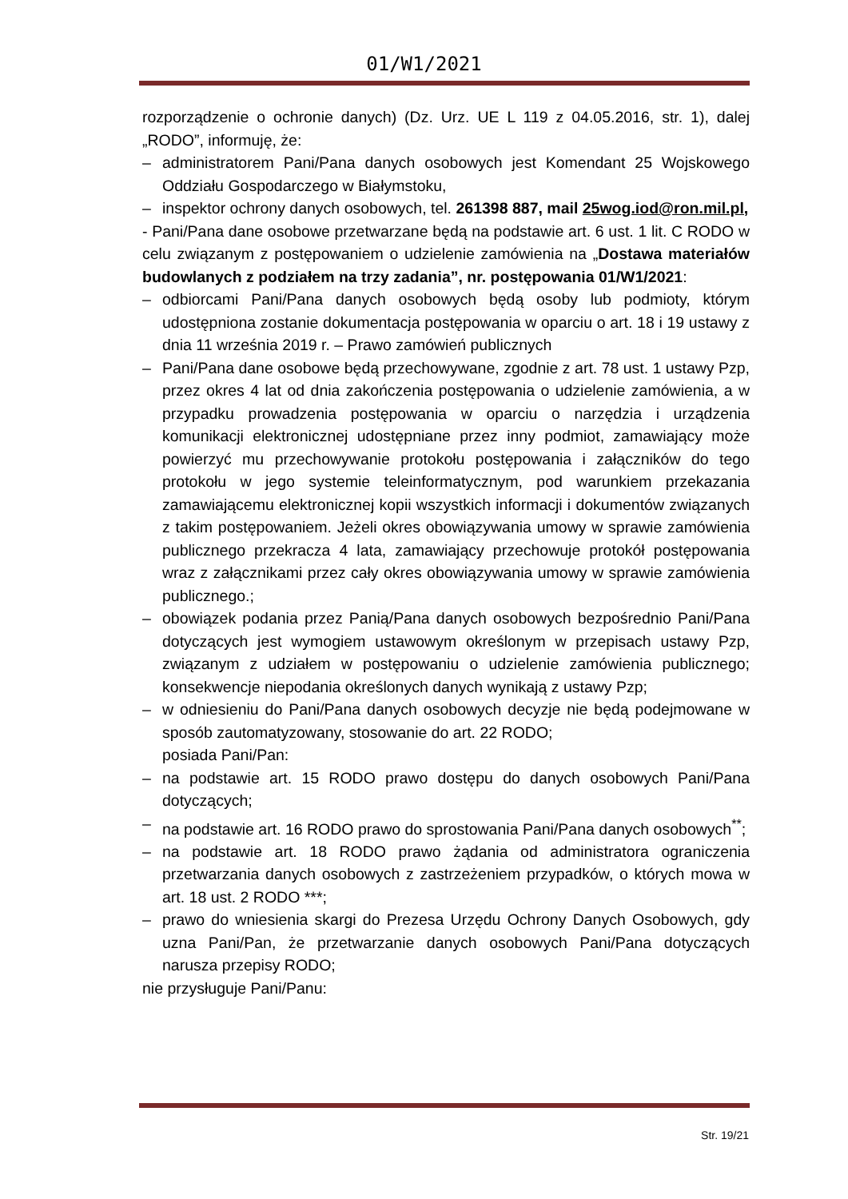01/W1/2021
rozporządzenie o ochronie danych) (Dz. Urz. UE L 119 z 04.05.2016, str. 1), dalej „RODO”, informuję, że:
– administratorem Pani/Pana danych osobowych jest Komendant 25 Wojskowego Oddziału Gospodarczego w Białymstoku,
– inspektor ochrony danych osobowych, tel. 261398 887, mail 25wog.iod@ron.mil.pl,
- Pani/Pana dane osobowe przetwarzane będą na podstawie art. 6 ust. 1 lit. C RODO w celu związanym z postępowaniem o udzielenie zamówienia na „Dostawa materiałów budowlanych z podziałem na trzy zadania”, nr. postępowania 01/W1/2021:
– odbiorcami Pani/Pana danych osobowych będą osoby lub podmioty, którym udostępniona zostanie dokumentacja postępowania w oparciu o art. 18 i 19 ustawy z dnia 11 września 2019 r. – Prawo zamówień publicznych
– Pani/Pana dane osobowe będą przechowywane, zgodnie z art. 78 ust. 1 ustawy Pzp, przez okres 4 lat od dnia zakończenia postępowania o udzielenie zamówienia, a w przypadku prowadzenia postępowania w oparciu o narzędzia i urządzenia komunikacji elektronicznej udostępniane przez inny podmiot, zamawiający może powierzyć mu przechowywanie protokołu postępowania i załączników do tego protokołu w jego systemie teleinformatycznym, pod warunkiem przekazania zamawiającemu elektronicznej kopii wszystkich informacji i dokumentów związanych z takim postępowaniem. Jeżeli okres obowiązywania umowy w sprawie zamówienia publicznego przekracza 4 lata, zamawiający przechowuje protokół postępowania wraz z załącznikami przez cały okres obowiązywania umowy w sprawie zamówienia publicznego.;
– obowiązek podania przez Panią/Pana danych osobowych bezpośrednio Pani/Pana dotyczących jest wymogiem ustawowym określonym w przepisach ustawy Pzp, związanym z udziałem w postępowaniu o udzielenie zamówienia publicznego; konsekwencje niepodania określonych danych wynikają z ustawy Pzp;
– w odniesieniu do Pani/Pana danych osobowych decyzje nie będą podejmowane w sposób zautomatyzowany, stosowanie do art. 22 RODO;
posiada Pani/Pan:
– na podstawie art. 15 RODO prawo dostępu do danych osobowych Pani/Pana dotyczących;
– na podstawie art. 16 RODO prawo do sprostowania Pani/Pana danych osobowych<sup>**</sup>;
– na podstawie art. 18 RODO prawo żądania od administratora ograniczenia przetwarzania danych osobowych z zastrzeżeniem przypadków, o których mowa w art. 18 ust. 2 RODO ***;
– prawo do wniesienia skargi do Prezesa Urzędu Ochrony Danych Osobowych, gdy uzna Pani/Pan, że przetwarzanie danych osobowych Pani/Pana dotyczących narusza przepisy RODO;
nie przysługuje Pani/Panu:
Str. 19/21